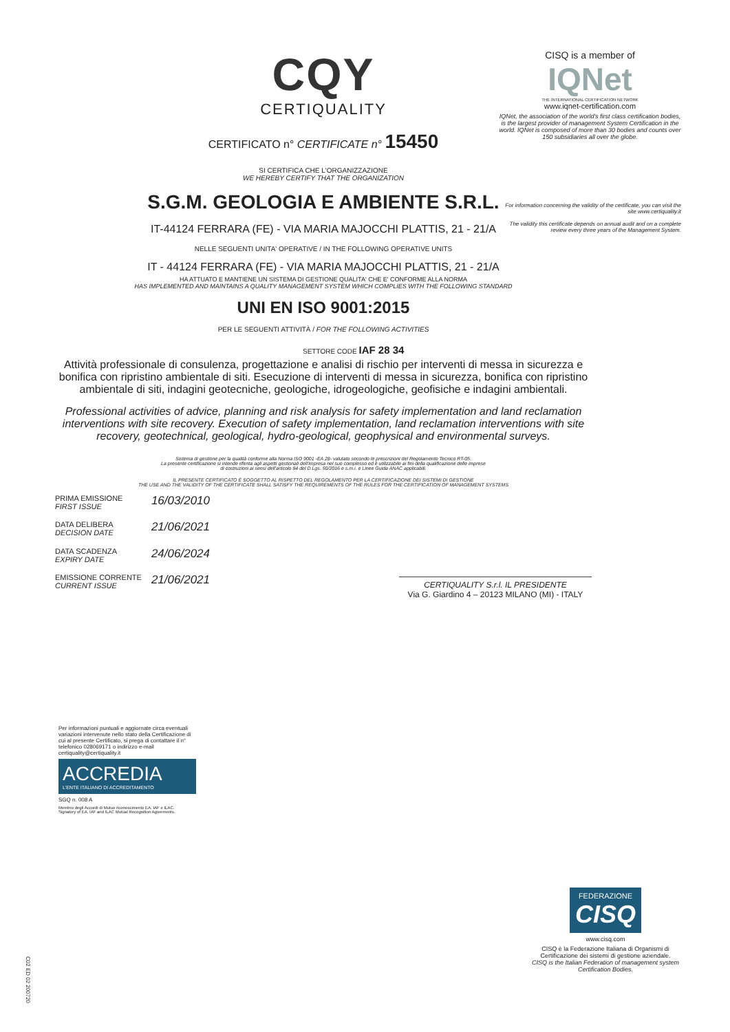CISQ is a member of
IQNet
THE INTERNATIONAL CERTIFICATION NETWORK
www.iqnet-certification.com
IQNet, the association of the world's first class certification bodies, is the largest provider of management System Certification in the world. IQNet is composed of more than 30 bodies and counts over 150 subsidiaries all over the globe.
For information concerning the validity of the certificate, you can visit the site www.certiquality.it
The validity this certificate depends on annual audit and on a complete review every three years of the Management System.
CQY
CERTIQUALITY
CERTIFICATO n° CERTIFICATE n° 15450
SI CERTIFICA CHE L'ORGANIZZAZIONE
WE HEREBY CERTIFY THAT THE ORGANIZATION
S.G.M. GEOLOGIA E AMBIENTE S.R.L.
IT-44124 FERRARA (FE) - VIA MARIA MAJOCCHI PLATTIS, 21 - 21/A
NELLE SEGUENTI UNITA' OPERATIVE / IN THE FOLLOWING OPERATIVE UNITS
IT - 44124 FERRARA (FE) - VIA MARIA MAJOCCHI PLATTIS, 21 - 21/A
HA ATTUATO E MANTIENE UN SISTEMA DI GESTIONE QUALITA' CHE E' CONFORME ALLA NORMA
HAS IMPLEMENTED AND MAINTAINS A QUALITY MANAGEMENT SYSTEM WHICH COMPLIES WITH THE FOLLOWING STANDARD
UNI EN ISO 9001:2015
PER LE SEGUENTI ATTIVITÀ / FOR THE FOLLOWING ACTIVITIES
SETTORE CODE IAF 28 34
Attività professionale di consulenza, progettazione e analisi di rischio per interventi di messa in sicurezza e bonifica con ripristino ambientale di siti. Esecuzione di interventi di messa in sicurezza, bonifica con ripristino ambientale di siti, indagini geotecniche, geologiche, idrogeologiche, geofisiche e indagini ambientali.
Professional activities of advice, planning and risk analysis for safety implementation and land reclamation interventions with site recovery. Execution of safety implementation, land reclamation interventions with site recovery, geotechnical, geological, hydro-geological, geophysical and environmental surveys.
Sistema di gestione per la qualità conforme alla Norma ISO 9001 -EA 28- valutato secondo le prescrizioni del Regolamento Tecnico RT-05.
La presente certificazione si intende riferita agli aspetti gestionali dell'impresa nel suo complesso ed è utilizzabile ai fini della qualificazione delle imprese
di costruzioni ai sensi dell'articolo 84 del D.Lgs. 50/2016 e s.m.i. e Linee Guida ANAC applicabili.
IL PRESENTE CERTIFICATO È SOGGETTO AL RISPETTO DEL REGOLAMENTO PER LA CERTIFICAZIONE DEI SISTEMI DI GESTIONE
THE USE AND THE VALIDITY OF THE CERTIFICATE SHALL SATISFY THE REQUIREMENTS OF THE RULES FOR THE CERTIFICATION OF MANAGEMENT SYSTEMS
| PRIMA EMISSIONE FIRST ISSUE | 16/03/2010 |
| DATA DELIBERA DECISION DATE | 21/06/2021 |
| DATA SCADENZA EXPIRY DATE | 24/06/2024 |
| EMISSIONE CORRENTE CURRENT ISSUE | 21/06/2021 |
CERTIQUALITY S.r.l. IL PRESIDENTE
Via G. Giardino 4 – 20123 MILANO (MI) - ITALY
Per informazioni puntuali e aggiornate circa eventuali variazioni intervenute nello stato della Certificazione di cui al presente Certificato, si prega di contattare il n° telefonico 028069171 o indirizzo e-mail certiquality@certiquality.it
ACCREDIA
L'ENTE ITALIANO DI ACCREDITAMENTO
SGQ n. 008 A
Membro degli Accordi di Mutuo riconoscimento EA, IAF e ILAC.
Signatory of EA, IAF and ILAC Mutual Recognition Agreements.
FEDERAZIONE
CISQ
www.cisq.com
CISQ è la Federazione Italiana di Organismi di Certificazione dei sistemi di gestione aziendale.
CISQ is the Italian Federation of management system Certification Bodies.
C02 ED 02 200720